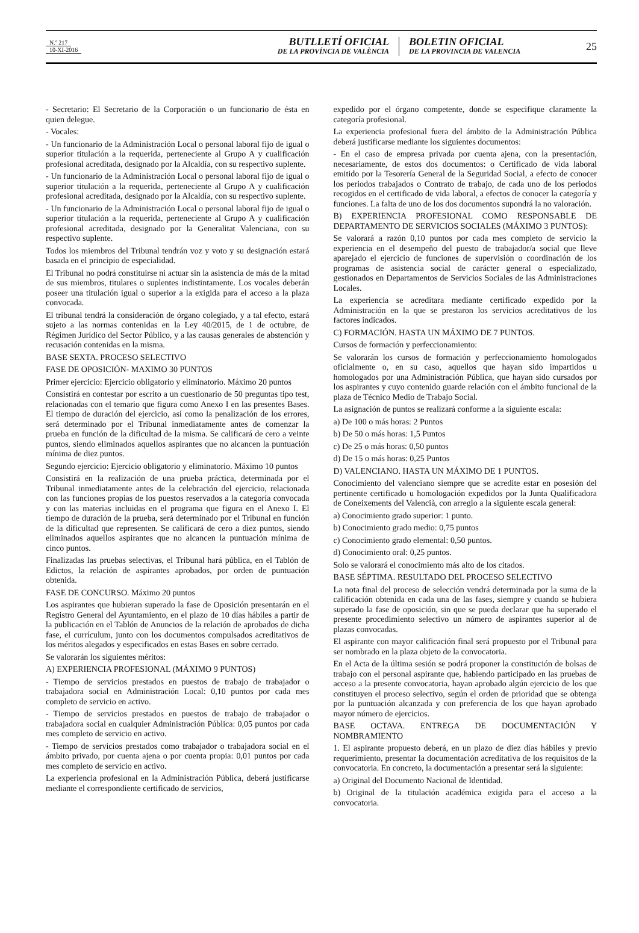N.º 217
10-XI-2016
BUTLLETÍ OFICIAL
DE LA PROVÍNCIA DE VALÈNCIA
BOLETIN OFICIAL
DE LA PROVINCIA DE VALENCIA
25
- Secretario: El Secretario de la Corporación o un funcionario de ésta en quien delegue.
- Vocales:
- Un funcionario de la Administración Local o personal laboral fijo de igual o superior titulación a la requerida, perteneciente al Grupo A y cualificación profesional acreditada, designado por la Alcaldía, con su respectivo suplente.
- Un funcionario de la Administración Local o personal laboral fijo de igual o superior titulación a la requerida, perteneciente al Grupo A y cualificación profesional acreditada, designado por la Alcaldía, con su respectivo suplente.
- Un funcionario de la Administración Local o personal laboral fijo de igual o superior titulación a la requerida, perteneciente al Grupo A y cualificación profesional acreditada, designado por la Generalitat Valenciana, con su respectivo suplente.
Todos los miembros del Tribunal tendrán voz y voto y su designación estará basada en el principio de especialidad.
El Tribunal no podrá constituirse ni actuar sin la asistencia de más de la mitad de sus miembros, titulares o suplentes indistintamente. Los vocales deberán poseer una titulación igual o superior a la exigida para el acceso a la plaza convocada.
El tribunal tendrá la consideración de órgano colegiado, y a tal efecto, estará sujeto a las normas contenidas en la Ley 40/2015, de 1 de octubre, de Régimen Jurídico del Sector Público, y a las causas generales de abstención y recusación contenidas en la misma.
BASE SEXTA. PROCESO SELECTIVO
FASE DE OPOSICIÓN- MAXIMO 30 PUNTOS
Primer ejercicio: Ejercicio obligatorio y eliminatorio. Máximo 20 puntos
Consistirá en contestar por escrito a un cuestionario de 50 preguntas tipo test, relacionadas con el temario que figura como Anexo I en las presentes Bases. El tiempo de duración del ejercicio, así como la penalización de los errores, será determinado por el Tribunal inmediatamente antes de comenzar la prueba en función de la dificultad de la misma. Se calificará de cero a veinte puntos, siendo eliminados aquellos aspirantes que no alcancen la puntuación mínima de diez puntos.
Segundo ejercicio: Ejercicio obligatorio y eliminatorio. Máximo 10 puntos
Consistirá en la realización de una prueba práctica, determinada por el Tribunal inmediatamente antes de la celebración del ejercicio, relacionada con las funciones propias de los puestos reservados a la categoría convocada y con las materias incluidas en el programa que figura en el Anexo I. El tiempo de duración de la prueba, será determinado por el Tribunal en función de la dificultad que representen. Se calificará de cero a diez puntos, siendo eliminados aquellos aspirantes que no alcancen la puntuación mínima de cinco puntos.
Finalizadas las pruebas selectivas, el Tribunal hará pública, en el Tablón de Edictos, la relación de aspirantes aprobados, por orden de puntuación obtenida.
FASE DE CONCURSO. Máximo 20 puntos
Los aspirantes que hubieran superado la fase de Oposición presentarán en el Registro General del Ayuntamiento, en el plazo de 10 días hábiles a partir de la publicación en el Tablón de Anuncios de la relación de aprobados de dicha fase, el currículum, junto con los documentos compulsados acreditativos de los méritos alegados y especificados en estas Bases en sobre cerrado.
Se valorarán los siguientes méritos:
A) EXPERIENCIA PROFESIONAL (MÁXIMO 9 PUNTOS)
- Tiempo de servicios prestados en puestos de trabajo de trabajador o trabajadora social en Administración Local: 0,10 puntos por cada mes completo de servicio en activo.
- Tiempo de servicios prestados en puestos de trabajo de trabajador o trabajadora social en cualquier Administración Pública: 0,05 puntos por cada mes completo de servicio en activo.
- Tiempo de servicios prestados como trabajador o trabajadora social en el ámbito privado, por cuenta ajena o por cuenta propia: 0,01 puntos por cada mes completo de servicio en activo.
La experiencia profesional en la Administración Pública, deberá justificarse mediante el correspondiente certificado de servicios,
expedido por el órgano competente, donde se especifique claramente la categoría profesional.
La experiencia profesional fuera del ámbito de la Administración Pública deberá justificarse mediante los siguientes documentos:
- En el caso de empresa privada por cuenta ajena, con la presentación, necesariamente, de estos dos documentos: o Certificado de vida laboral emitido por la Tesorería General de la Seguridad Social, a efecto de conocer los periodos trabajados o Contrato de trabajo, de cada uno de los periodos recogidos en el certificado de vida laboral, a efectos de conocer la categoría y funciones. La falta de uno de los dos documentos supondrá la no valoración.
B) EXPERIENCIA PROFESIONAL COMO RESPONSABLE DE DEPARTAMENTO DE SERVICIOS SOCIALES (MÁXIMO 3 PUNTOS):
Se valorará a razón 0,10 puntos por cada mes completo de servicio la experiencia en el desempeño del puesto de trabajador/a social que lleve aparejado el ejercicio de funciones de supervisión o coordinación de los programas de asistencia social de carácter general o especializado, gestionados en Departamentos de Servicios Sociales de las Administraciones Locales.
La experiencia se acreditara mediante certificado expedido por la Administración en la que se prestaron los servicios acreditativos de los factores indicados.
C) FORMACIÓN. HASTA UN MÁXIMO DE 7 PUNTOS.
Cursos de formación y perfeccionamiento:
Se valorarán los cursos de formación y perfeccionamiento homologados oficialmente o, en su caso, aquellos que hayan sido impartidos u homologados por una Administración Pública, que hayan sido cursados por los aspirantes y cuyo contenido guarde relación con el ámbito funcional de la plaza de Técnico Medio de Trabajo Social.
La asignación de puntos se realizará conforme a la siguiente escala:
a) De 100 o más horas: 2 Puntos
b) De 50 o más horas: 1,5 Puntos
c) De 25 o más horas: 0,50 puntos
d) De 15 o más horas: 0,25 Puntos
D) VALENCIANO. HASTA UN MÁXIMO DE 1 PUNTOS.
Conocimiento del valenciano siempre que se acredite estar en posesión del pertinente certificado u homologación expedidos por la Junta Qualificadora de Coneixements del Valencià, con arreglo a la siguiente escala general:
a) Conocimiento grado superior: 1 punto.
b) Conocimiento grado medio: 0,75 puntos
c) Conocimiento grado elemental: 0,50 puntos.
d) Conocimiento oral: 0,25 puntos.
Solo se valorará el conocimiento más alto de los citados.
BASE SÉPTIMA. RESULTADO DEL PROCESO SELECTIVO
La nota final del proceso de selección vendrá determinada por la suma de la calificación obtenida en cada una de las fases, siempre y cuando se hubiera superado la fase de oposición, sin que se pueda declarar que ha superado el presente procedimiento selectivo un número de aspirantes superior al de plazas convocadas.
El aspirante con mayor calificación final será propuesto por el Tribunal para ser nombrado en la plaza objeto de la convocatoria.
En el Acta de la última sesión se podrá proponer la constitución de bolsas de trabajo con el personal aspirante que, habiendo participado en las pruebas de acceso a la presente convocatoria, hayan aprobado algún ejercicio de los que constituyen el proceso selectivo, según el orden de prioridad que se obtenga por la puntuación alcanzada y con preferencia de los que hayan aprobado mayor número de ejercicios.
BASE OCTAVA. ENTREGA DE DOCUMENTACIÓN Y NOMBRAMIENTO
1. El aspirante propuesto deberá, en un plazo de diez días hábiles y previo requerimiento, presentar la documentación acreditativa de los requisitos de la convocatoria. En concreto, la documentación a presentar será la siguiente:
a) Original del Documento Nacional de Identidad.
b) Original de la titulación académica exigida para el acceso a la convocatoria.